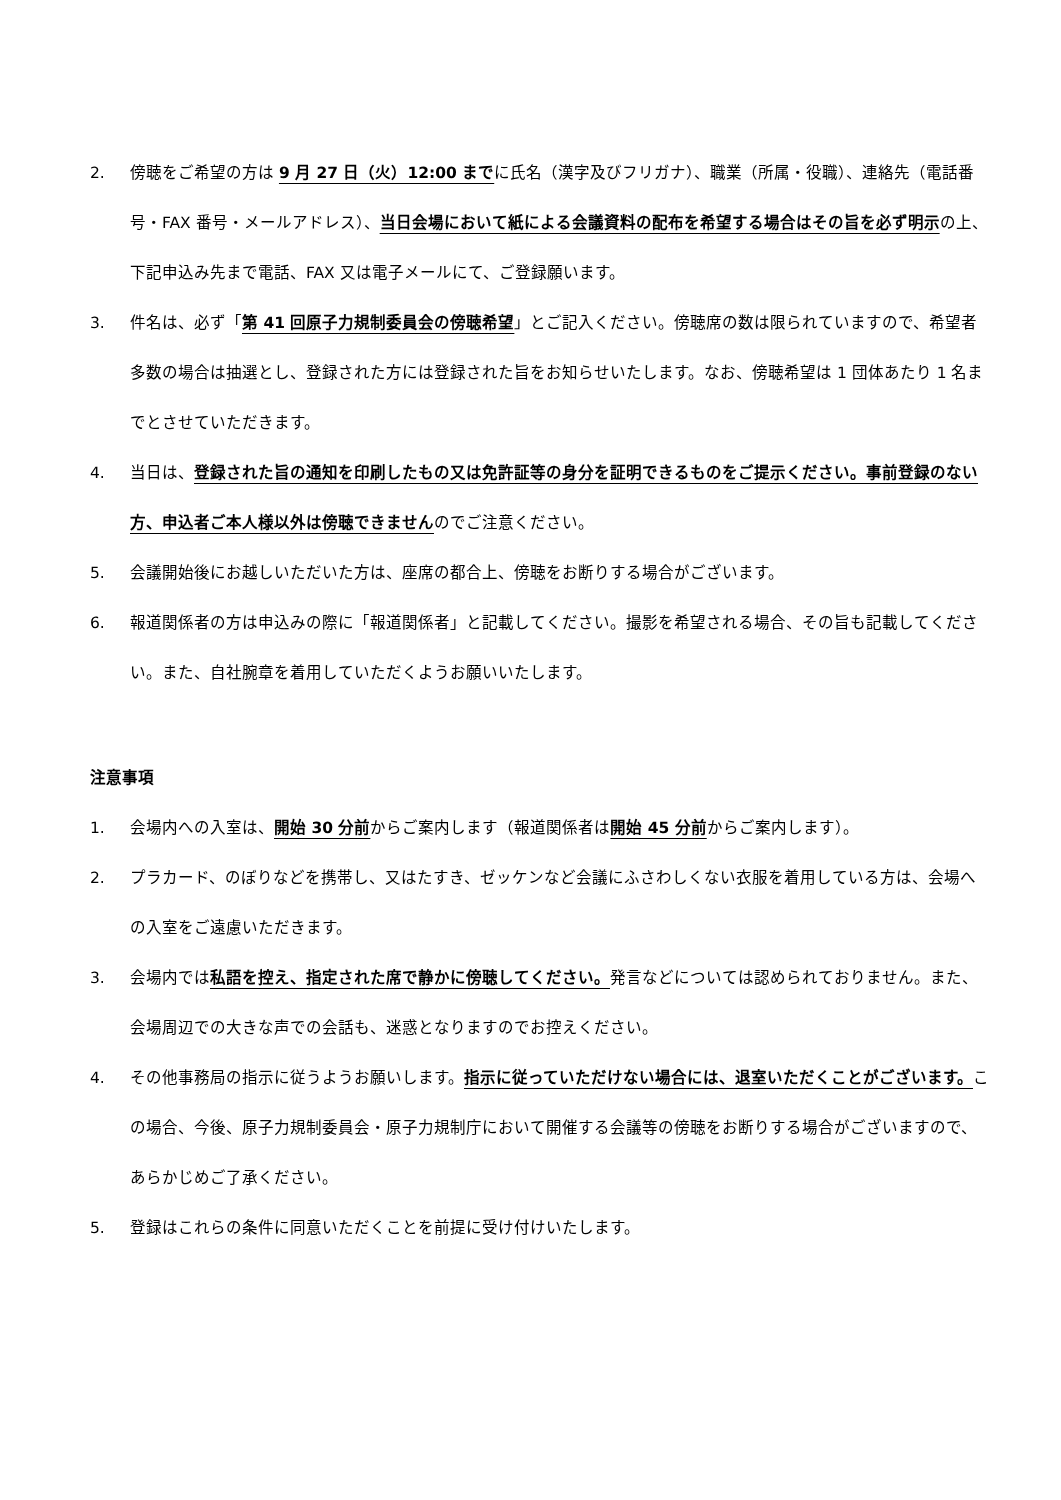2. 傍聴をご希望の方は 9 月 27 日（火）12:00 までに氏名（漢字及びフリガナ）、職業（所属・役職）、連絡先（電話番号・FAX 番号・メールアドレス）、当日会場において紙による会議資料の配布を希望する場合はその旨を必ず明示の上、下記申込み先まで電話、FAX 又は電子メールにて、ご登録願います。
3. 件名は、必ず「第 41 回原子力規制委員会の傍聴希望」とご記入ください。傍聴席の数は限られていますので、希望者多数の場合は抽選とし、登録された方には登録された旨をお知らせいたします。なお、傍聴希望は 1 団体あたり 1 名までとさせていただきます。
4. 当日は、登録された旨の通知を印刷したもの又は免許証等の身分を証明できるものをご提示ください。事前登録のない方、申込者ご本人様以外は傍聴できませんのでご注意ください。
5. 会議開始後にお越しいただいた方は、座席の都合上、傍聴をお断りする場合がございます。
6. 報道関係者の方は申込みの際に「報道関係者」と記載してください。撮影を希望される場合、その旨も記載してください。また、自社腕章を着用していただくようお願いいたします。
注意事項
1. 会場内への入室は、開始 30 分前からご案内します（報道関係者は開始 45 分前からご案内します）。
2. プラカード、のぼりなどを携帯し、又はたすき、ゼッケンなど会議にふさわしくない衣服を着用している方は、会場への入室をご遠慮いただきます。
3. 会場内では私語を控え、指定された席で静かに傍聴してください。発言などについては認められておりません。また、会場周辺での大きな声での会話も、迷惑となりますのでお控えください。
4. その他事務局の指示に従うようお願いします。指示に従っていただけない場合には、退室いただくことがございます。この場合、今後、原子力規制委員会・原子力規制庁において開催する会議等の傍聴をお断りする場合がございますので、あらかじめご了承ください。
5. 登録はこれらの条件に同意いただくことを前提に受け付けいたします。